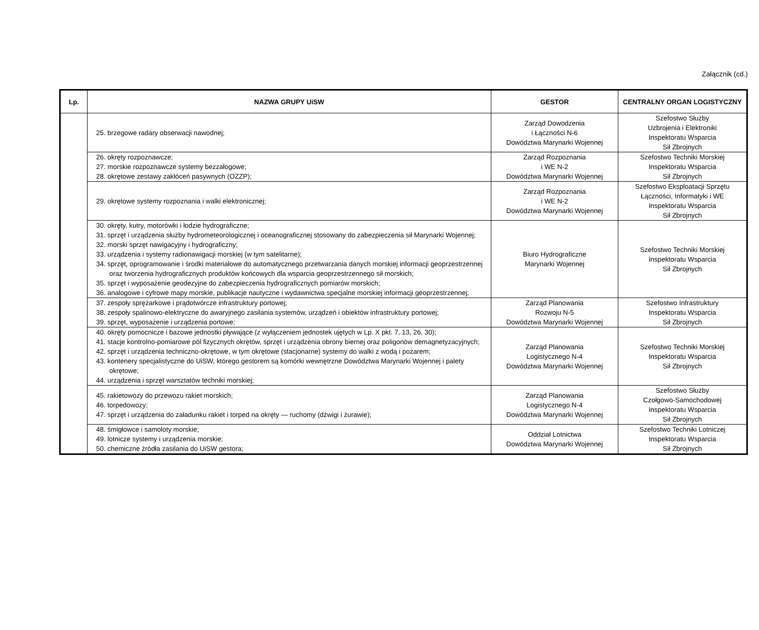Załącznik (cd.)
| Lp. | NAZWA GRUPY UiSW | GESTOR | CENTRALNY ORGAN LOGISTYCZNY |
| --- | --- | --- | --- |
| | 25. brzegowe radary obserwacji nawodnej; | Zarząd Dowodzenia i Łączności N-6 Dowództwa Marynarki Wojennej | Szefostwo Służby Uzbrojenia i Elektroniki Inspektoratu Wsparcia Sił Zbrojnych |
| | 26. okręty rozpoznawcze; 27. morskie rozpoznawcze systemy bezzałogowe; 28. okrętowe zestawy zakłóceń pasywnych (OZZP); | Zarząd Rozpoznania i WE N-2 Dowództwa Marynarki Wojennej | Szefostwo Techniki Morskiej Inspektoratu Wsparcia Sił Zbrojnych |
| | 29. okrętowe systemy rozpoznania i walki elektronicznej; | Zarząd Rozpoznania i WE N-2 Dowództwa Marynarki Wojennej | Szefostwo Eksploatacji Sprzętu Łączności, Informatyki i WE Inspektoratu Wsparcia Sił Zbrojnych |
| | 30. okręty, kutry, motorówki i łodzie hydrograficzne; 31. sprzęt i urządzenia służby hydrometeorologicznej i oceanograficznej stosowany do zabezpieczenia sił Marynarki Wojennej; 32. morski sprzęt nawigacyjny i hydrograficzny; 33. urządzenia i systemy radionawigacji morskiej (w tym satelitarne); 34. sprzęt, oprogramowanie i środki materiałowe do automatycznego przetwarzania danych morskiej informacji geoprzestrzennej oraz tworzenia hydrograficznych produktów końcowych dla wsparcia geoprzestrzennego sił morskich; 35. sprzęt i wyposażenie geodezyjne do zabezpieczenia hydrograficznych pomiarów morskich; 36. analogowe i cyfrowe mapy morskie, publikacje nautyczne i wydawnictwa specjalne morskiej informacji geoprzestrzennej; | Biuro Hydrograficzne Marynarki Wojennej | Szefostwo Techniki Morskiej Inspektoratu Wsparcia Sił Zbrojnych |
| | 37. zespoły sprężarkowe i prądotwórcze infrastruktury portowej; 38. zespoły spalinowo-elektryczne do awaryjnego zasilania systemów, urządzeń i obiektów infrastruktury portowej; 39. sprzęt, wyposażenie i urządzenia portowe; | Zarząd Planowania Rozwoju N-5 Dowództwa Marynarki Wojennej | Szefostwo Infrastruktury Inspektoratu Wsparcia Sił Zbrojnych |
| | 40. okręty pomocnicze i bazowe jednostki pływające (z wyłączeniem jednostek ujętych w Lp. X pkt. 7, 13, 26, 30); 41. stacje kontrolno-pomiarowe pól fizycznych okrętów, sprzęt i urządzenia obrony biernej oraz poligonów demagnetyzacyjnych; 42. sprzęt i urządzenia techniczno-okrętowe, w tym okrętowe (stacjonarne) systemy do walki z wodą i pożarem; 43. kontenery specjalistyczne do UiSW, którego gestorem są komórki wewnętrzne Dowództwa Marynarki Wojennej i palety okrętowe; 44. urządzenia i sprzęt warsztatów techniki morskiej; | Zarząd Planowania Logistycznego N-4 Dowództwa Marynarki Wojennej | Szefostwo Techniki Morskiej Inspektoratu Wsparcia Sił Zbrojnych |
| | 45. rakietowozy do przewozu rakiet morskich; 46. torpedowozy; 47. sprzęt i urządzenia do załadunku rakiet i torped na okręty — ruchomy (dźwigi i żurawie); | Zarząd Planowania Logistycznego N-4 Dowództwa Marynarki Wojennej | Szefostwo Służby Czołgowo-Samochodowej Inspektoratu Wsparcia Sił Zbrojnych |
| | 48. śmigłowce i samoloty morskie; 49. lotnicze systemy i urządzenia morskie; 50. chemiczne źródła zasilania do UiSW gestora; | Oddział Lotnictwa Dowództwa Marynarki Wojennej | Szefostwo Techniki Lotniczej Inspektoratu Wsparcia Sił Zbrojnych |